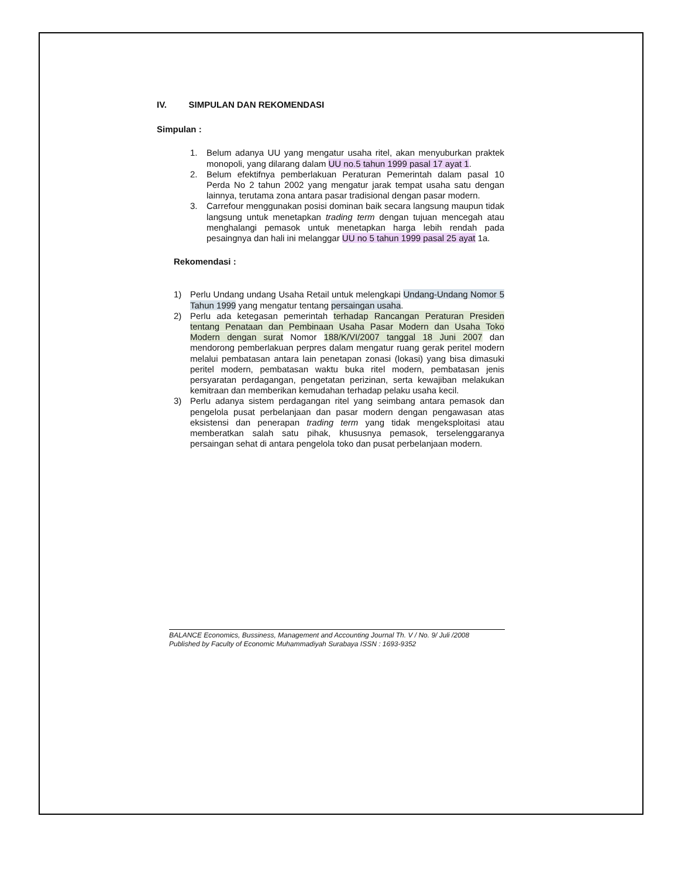IV. SIMPULAN DAN REKOMENDASI
Simpulan :
1. Belum adanya UU yang mengatur usaha ritel, akan menyuburkan praktek monopoli, yang dilarang dalam UU no.5 tahun 1999 pasal 17 ayat 1.
2. Belum efektifnya pemberlakuan Peraturan Pemerintah dalam pasal 10 Perda No 2 tahun 2002 yang mengatur jarak tempat usaha satu dengan lainnya, terutama zona antara pasar tradisional dengan pasar modern.
3. Carrefour menggunakan posisi dominan baik secara langsung maupun tidak langsung untuk menetapkan trading term dengan tujuan mencegah atau menghalangi pemasok untuk menetapkan harga lebih rendah pada pesaingnya dan hali ini melanggar UU no 5 tahun 1999 pasal 25 ayat 1a.
Rekomendasi :
1) Perlu Undang undang Usaha Retail untuk melengkapi Undang-Undang Nomor 5 Tahun 1999 yang mengatur tentang persaingan usaha.
2) Perlu ada ketegasan pemerintah terhadap Rancangan Peraturan Presiden tentang Penataan dan Pembinaan Usaha Pasar Modern dan Usaha Toko Modern dengan surat Nomor 188/K/VI/2007 tanggal 18 Juni 2007 dan mendorong pemberlakuan perpres dalam mengatur ruang gerak peritel modern melalui pembatasan antara lain penetapan zonasi (lokasi) yang bisa dimasuki peritel modern, pembatasan waktu buka ritel modern, pembatasan jenis persyaratan perdagangan, pengetatan perizinan, serta kewajiban melakukan kemitraan dan memberikan kemudahan terhadap pelaku usaha kecil.
3) Perlu adanya sistem perdagangan ritel yang seimbang antara pemasok dan pengelola pusat perbelanjaan dan pasar modern dengan pengawasan atas eksistensi dan penerapan trading term yang tidak mengeksploitasi atau memberatkan salah satu pihak, khususnya pemasok, terselenggaranya persaingan sehat di antara pengelola toko dan pusat perbelanjaan modern.
BALANCE Economics, Bussiness, Management and Accounting Journal Th. V / No. 9/ Juli /2008
Published by Faculty of Economic Muhammadiyah Surabaya ISSN : 1693-9352